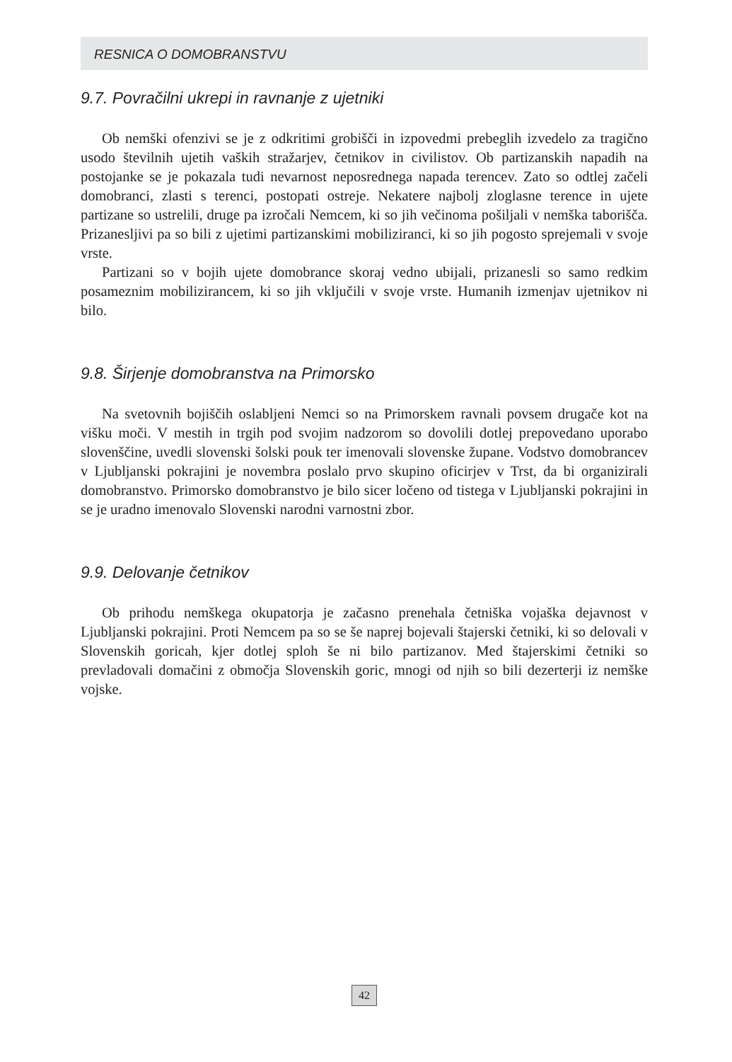RESNICA O DOMOBRANSTVU
9.7. Povračilni ukrepi in ravnanje z ujetniki
Ob nemški ofenzivi se je z odkritimi grobišči in izpovedmi prebeglih izvedelo za tragično usodo številnih ujetih vaških stražarjev, četnikov in civilistov. Ob partizanskih napadih na postojanke se je pokazala tudi nevarnost neposrednega napada terencev. Zato so odtlej začeli domobranci, zlasti s terenci, postopati ostreje. Nekatere najbolj zloglasne terence in ujete partizane so ustrelili, druge pa izročali Nemcem, ki so jih večinoma pošiljali v nemška taborišča. Prizanesljivi pa so bili z ujetimi partizanskimi mobiliziranci, ki so jih pogosto sprejemali v svoje vrste.
Partizani so v bojih ujete domobrance skoraj vedno ubijali, prizanesli so samo redkim posameznim mobilizirancem, ki so jih vključili v svoje vrste. Humanih izmenjav ujetnikov ni bilo.
9.8. Širjenje domobranstva na Primorsko
Na svetovnih bojiščih oslabljeni Nemci so na Primorskem ravnali povsem drugače kot na višku moči. V mestih in trgih pod svojim nadzorom so dovolili dotlej prepovedano uporabo slovenščine, uvedli slovenski šolski pouk ter imenovali slovenske župane. Vodstvo domobrancev v Ljubljanski pokrajini je novembra poslalo prvo skupino oficirjev v Trst, da bi organizirali domobranstvo. Primorsko domobranstvo je bilo sicer ločeno od tistega v Ljubljanski pokrajini in se je uradno imenovalo Slovenski narodni varnostni zbor.
9.9. Delovanje četnikov
Ob prihodu nemškega okupatorja je začasno prenehala četniška vojaška dejavnost v Ljubljanski pokrajini. Proti Nemcem pa so se še naprej bojevali štajerski četniki, ki so delovali v Slovenskih goricah, kjer dotlej sploh še ni bilo partizanov. Med štajerskimi četniki so prevladovali domačini z območja Slovenskih goric, mnogi od njih so bili dezerterji iz nemške vojske.
42